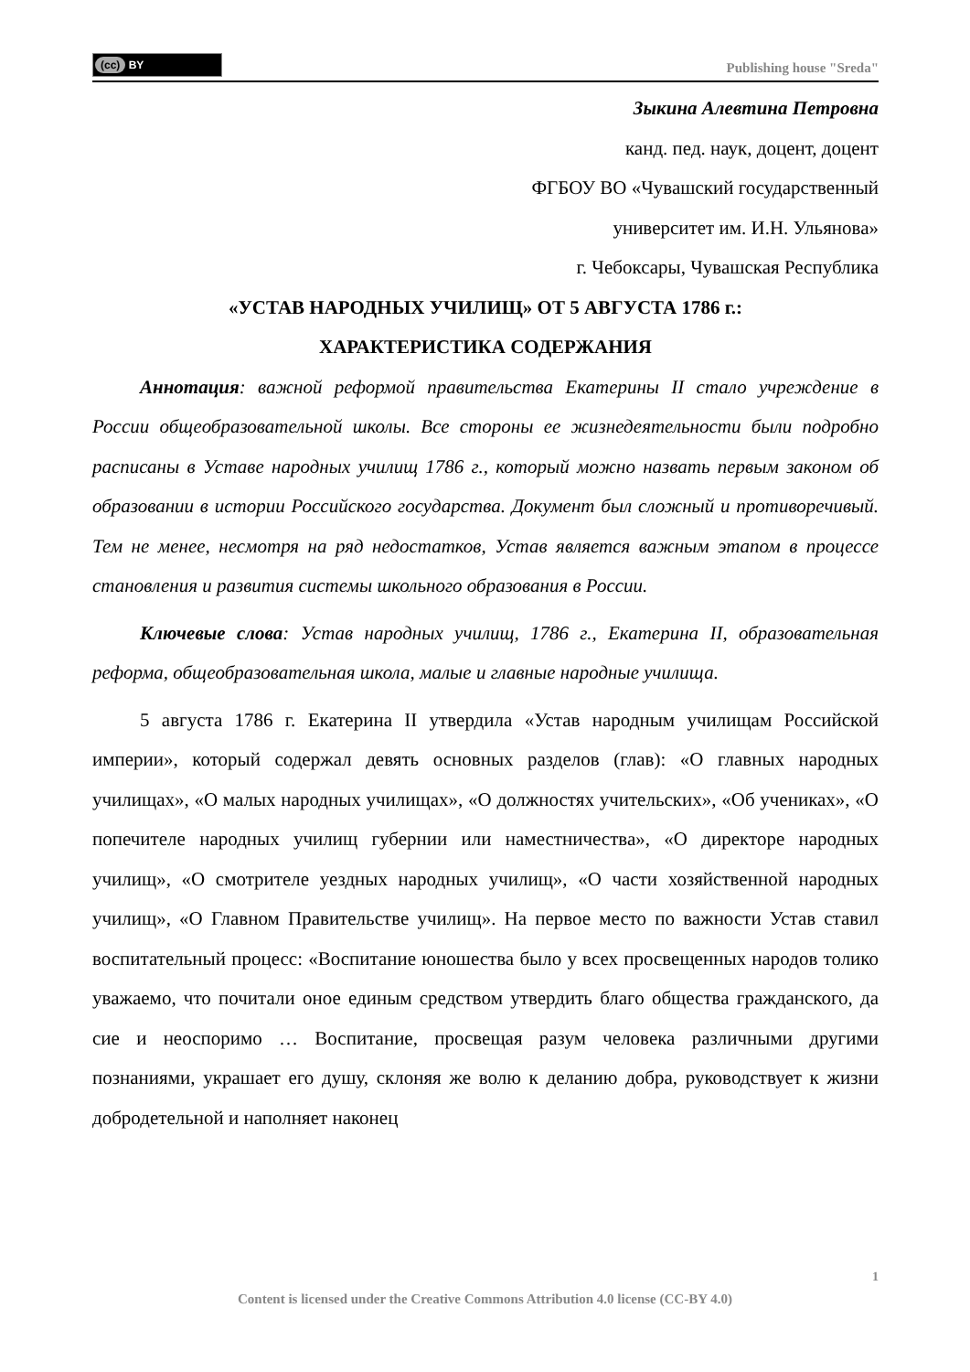(cc) BY
Publishing house "Sreda"
Зыкина Алевтина Петровна
канд. пед. наук, доцент, доцент
ФГБОУ ВО «Чувашский государственный
университет им. И.Н. Ульянова»
г. Чебоксары, Чувашская Республика
«УСТАВ НАРОДНЫХ УЧИЛИЩ» ОТ 5 АВГУСТА 1786 г.:
ХАРАКТЕРИСТИКА СОДЕРЖАНИЯ
Аннотация: важной реформой правительства Екатерины II стало учреждение в России общеобразовательной школы. Все стороны ее жизнедеятельности были подробно расписаны в Уставе народных училищ 1786 г., который можно назвать первым законом об образовании в истории Российского государства. Документ был сложный и противоречивый. Тем не менее, несмотря на ряд недостатков, Устав является важным этапом в процессе становления и развития системы школьного образования в России.
Ключевые слова: Устав народных училищ, 1786 г., Екатерина II, образовательная реформа, общеобразовательная школа, малые и главные народные училища.
5 августа 1786 г. Екатерина II утвердила «Устав народным училищам Российской империи», который содержал девять основных разделов (глав): «О главных народных училищах», «О малых народных училищах», «О должностях учительских», «Об учениках», «О попечителе народных училищ губернии или наместничества», «О директоре народных училищ», «О смотрителе уездных народных училищ», «О части хозяйственной народных училищ», «О Главном Правительстве училищ». На первое место по важности Устав ставил воспитательный процесс: «Воспитание юношества было у всех просвещенных народов толико уважаемо, что почитали оное единым средством утвердить благо общества гражданского, да сие и неоспоримо … Воспитание, просвещая разум человека различными другими познаниями, украшает его душу, склоняя же волю к деланию добра, руководствует к жизни добродетельной и наполняет наконец
1
Content is licensed under the Creative Commons Attribution 4.0 license (CC-BY 4.0)